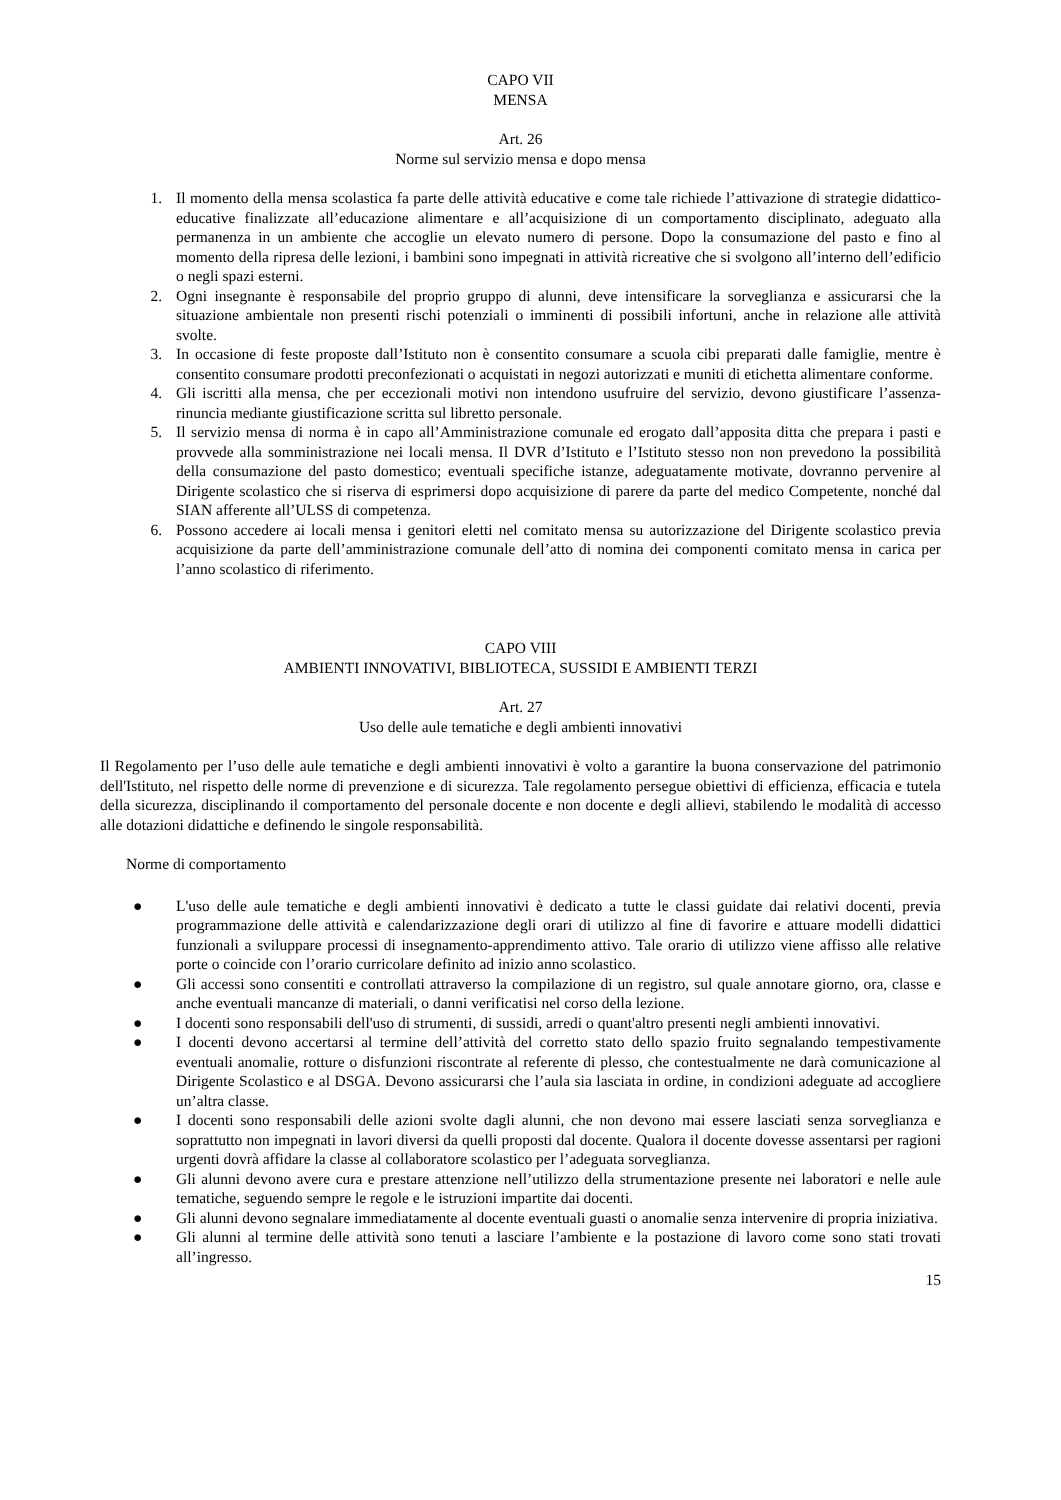CAPO VII
MENSA
Art. 26
Norme sul servizio mensa e dopo mensa
1. Il momento della mensa scolastica fa parte delle attività educative e come tale richiede l’attivazione di strategie didattico-educative finalizzate all’educazione alimentare e all’acquisizione di un comportamento disciplinato, adeguato alla permanenza in un ambiente che accoglie un elevato numero di persone. Dopo la consumazione del pasto e fino al momento della ripresa delle lezioni, i bambini sono impegnati in attività ricreative che si svolgono all’interno dell’edificio o negli spazi esterni.
2. Ogni insegnante è responsabile del proprio gruppo di alunni, deve intensificare la sorveglianza e assicurarsi che la situazione ambientale non presenti rischi potenziali o imminenti di possibili infortuni, anche in relazione alle attività svolte.
3. In occasione di feste proposte dall’Istituto non è consentito consumare a scuola cibi preparati dalle famiglie, mentre è consentito consumare prodotti preconfezionati o acquistati in negozi autorizzati e muniti di etichetta alimentare conforme.
4. Gli iscritti alla mensa, che per eccezionali motivi non intendono usufruire del servizio, devono giustificare l’assenza-rinuncia mediante giustificazione scritta sul libretto personale.
5. Il servizio mensa di norma è in capo all’Amministrazione comunale ed erogato dall’apposita ditta che prepara i pasti e provvede alla somministrazione nei locali mensa. Il DVR d’Istituto e l’Istituto stesso non non prevedono la possibilità della consumazione del pasto domestico; eventuali specifiche istanze, adeguatamente motivate, dovranno pervenire al Dirigente scolastico che si riserva di esprimersi dopo acquisizione di parere da parte del medico Competente, nonché dal SIAN afferente all’ULSS di competenza.
6. Possono accedere ai locali mensa i genitori eletti nel comitato mensa su autorizzazione del Dirigente scolastico previa acquisizione da parte dell’amministrazione comunale dell’atto di nomina dei componenti comitato mensa in carica per l’anno scolastico di riferimento.
CAPO VIII
AMBIENTI INNOVATIVI, BIBLIOTECA, SUSSIDI E AMBIENTI TERZI
Art. 27
Uso delle aule tematiche e degli ambienti innovativi
Il Regolamento per l’uso delle aule tematiche e degli ambienti innovativi è volto a garantire la buona conservazione del patrimonio dell'Istituto, nel rispetto delle norme di prevenzione e di sicurezza. Tale regolamento persegue obiettivi di efficienza, efficacia e tutela della sicurezza, disciplinando il comportamento del personale docente e non docente e degli allievi, stabilendo le modalità di accesso alle dotazioni didattiche e definendo le singole responsabilità.
Norme di comportamento
● L'uso delle aule tematiche e degli ambienti innovativi è dedicato a tutte le classi guidate dai relativi docenti, previa programmazione delle attività e calendarizzazione degli orari di utilizzo al fine di favorire e attuare modelli didattici funzionali a sviluppare processi di insegnamento-apprendimento attivo. Tale orario di utilizzo viene affisso alle relative porte o coincide con l’orario curricolare definito ad inizio anno scolastico.
● Gli accessi sono consentiti e controllati attraverso la compilazione di un registro, sul quale annotare giorno, ora, classe e anche eventuali mancanze di materiali, o danni verificatisi nel corso della lezione.
● I docenti sono responsabili dell'uso di strumenti, di sussidi, arredi o quant'altro presenti negli ambienti innovativi.
● I docenti devono accertarsi al termine dell’attività del corretto stato dello spazio fruito segnalando tempestivamente eventuali anomalie, rotture o disfunzioni riscontrate al referente di plesso, che contestualmente ne darà comunicazione al Dirigente Scolastico e al DSGA. Devono assicurarsi che l’aula sia lasciata in ordine, in condizioni adeguate ad accogliere un’altra classe.
● I docenti sono responsabili delle azioni svolte dagli alunni, che non devono mai essere lasciati senza sorveglianza e soprattutto non impegnati in lavori diversi da quelli proposti dal docente. Qualora il docente dovesse assentarsi per ragioni urgenti dovrà affidare la classe al collaboratore scolastico per l’adeguata sorveglianza.
● Gli alunni devono avere cura e prestare attenzione nell’utilizzo della strumentazione presente nei laboratori e nelle aule tematiche, seguendo sempre le regole e le istruzioni impartite dai docenti.
● Gli alunni devono segnalare immediatamente al docente eventuali guasti o anomalie senza intervenire di propria iniziativa.
● Gli alunni al termine delle attività sono tenuti a lasciare l’ambiente e la postazione di lavoro come sono stati trovati all’ingresso.
15